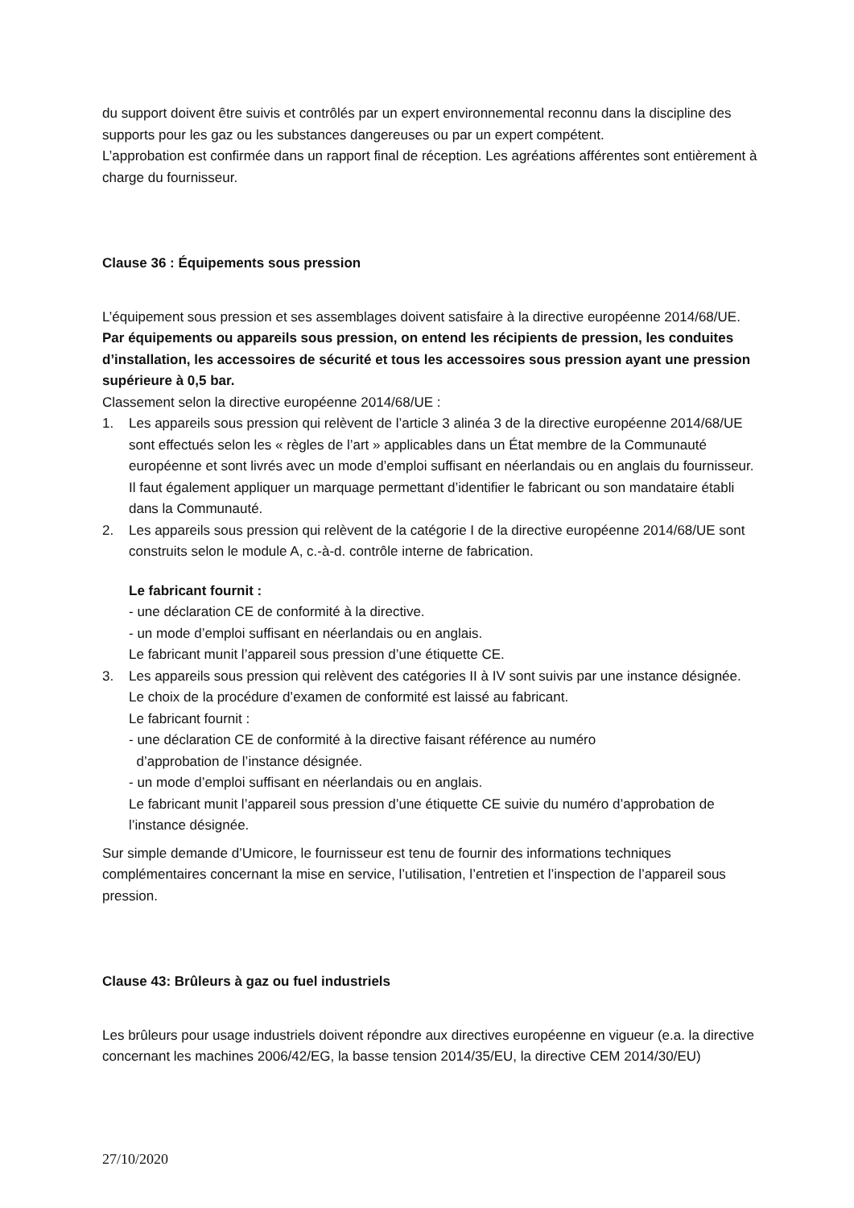du support doivent être suivis et contrôlés par un expert environnemental reconnu dans la discipline des supports pour les gaz ou les substances dangereuses ou par un expert compétent.
L’approbation est confirmée dans un rapport final de réception. Les agréations afférentes sont entièrement à charge du fournisseur.
Clause 36 : Équipements sous pression
L’équipement sous pression et ses assemblages doivent satisfaire à la directive européenne 2014/68/UE.
Par équipements ou appareils sous pression, on entend les récipients de pression, les conduites d’installation, les accessoires de sécurité et tous les accessoires sous pression ayant une pression supérieure à 0,5 bar.
Classement selon la directive européenne 2014/68/UE :
1. Les appareils sous pression qui relèvent de l’article 3 alinéa 3 de la directive européenne 2014/68/UE sont effectués selon les « règles de l’art » applicables dans un État membre de la Communauté européenne et sont livrés avec un mode d’emploi suffisant en néerlandais ou en anglais du fournisseur. Il faut également appliquer un marquage permettant d’identifier le fabricant ou son mandataire établi dans la Communauté.
2. Les appareils sous pression qui relèvent de la catégorie I de la directive européenne 2014/68/UE sont construits selon le module A, c.-à-d. contrôle interne de fabrication.
Le fabricant fournit :
- une déclaration CE de conformité à la directive.
- un mode d’emploi suffisant en néerlandais ou en anglais.
Le fabricant munit l’appareil sous pression d’une étiquette CE.
3. Les appareils sous pression qui relèvent des catégories II à IV sont suivis par une instance désignée. Le choix de la procédure d’examen de conformité est laissé au fabricant.
Le fabricant fournit :
- une déclaration CE de conformité à la directive faisant référence au numéro
d’approbation de l’instance désignée.
- un mode d’emploi suffisant en néerlandais ou en anglais.
Le fabricant munit l’appareil sous pression d’une étiquette CE suivie du numéro d’approbation de l’instance désignée.
Sur simple demande d’Umicore, le fournisseur est tenu de fournir des informations techniques complémentaires concernant la mise en service, l’utilisation, l’entretien et l’inspection de l’appareil sous pression.
Clause 43: Brûleurs à gaz ou fuel industriels
Les brûleurs pour usage industriels doivent répondre aux directives européenne en vigueur (e.a. la directive concernant les machines 2006/42/EG, la basse tension 2014/35/EU, la directive CEM 2014/30/EU)
27/10/2020